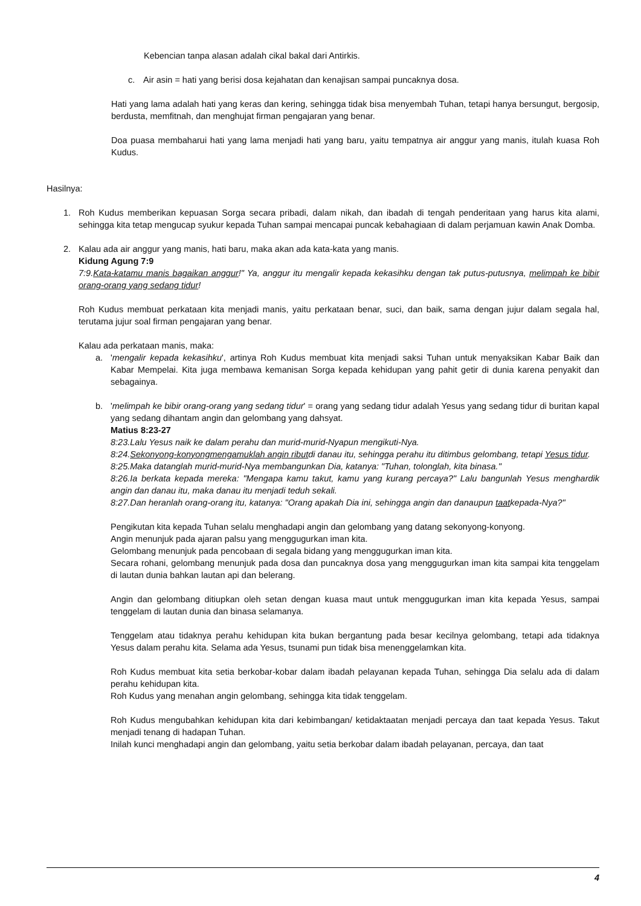Kebencian tanpa alasan adalah cikal bakal dari Antirkis.
c. Air asin = hati yang berisi dosa kejahatan dan kenajisan sampai puncaknya dosa.
Hati yang lama adalah hati yang keras dan kering, sehingga tidak bisa menyembah Tuhan, tetapi hanya bersungut, bergosip, berdusta, memfitnah, dan menghujat firman pengajaran yang benar.
Doa puasa membaharui hati yang lama menjadi hati yang baru, yaitu tempatnya air anggur yang manis, itulah kuasa Roh Kudus.
Hasilnya:
1. Roh Kudus memberikan kepuasan Sorga secara pribadi, dalam nikah, dan ibadah di tengah penderitaan yang harus kita alami, sehingga kita tetap mengucap syukur kepada Tuhan sampai mencapai puncak kebahagiaan di dalam perjamuan kawin Anak Domba.
2. Kalau ada air anggur yang manis, hati baru, maka akan ada kata-kata yang manis.
Kidung Agung 7:9
7:9.Kata-katamu manis bagaikan anggur!" Ya, anggur itu mengalir kepada kekasihku dengan tak putus-putusnya, melimpah ke bibir orang-orang yang sedang tidur!
Roh Kudus membuat perkataan kita menjadi manis, yaitu perkataan benar, suci, dan baik, sama dengan jujur dalam segala hal, terutama jujur soal firman pengajaran yang benar.
Kalau ada perkataan manis, maka:
a. 'mengalir kepada kekasihku', artinya Roh Kudus membuat kita menjadi saksi Tuhan untuk menyaksikan Kabar Baik dan Kabar Mempelai. Kita juga membawa kemanisan Sorga kepada kehidupan yang pahit getir di dunia karena penyakit dan sebagainya.
b. 'melimpah ke bibir orang-orang yang sedang tidur' = orang yang sedang tidur adalah Yesus yang sedang tidur di buritan kapal yang sedang dihantam angin dan gelombang yang dahsyat.
Matius 8:23-27
8:23.Lalu Yesus naik ke dalam perahu dan murid-murid-Nyapun mengikuti-Nya.
8:24.Sekonyong-konyongmengamuklah angin ributdi danau itu, sehingga perahu itu ditimbus gelombang, tetapi Yesus tidur.
8:25.Maka datanglah murid-murid-Nya membangunkan Dia, katanya: "Tuhan, tolonglah, kita binasa."
8:26.Ia berkata kepada mereka: "Mengapa kamu takut, kamu yang kurang percaya?" Lalu bangunlah Yesus menghardik angin dan danau itu, maka danau itu menjadi teduh sekali.
8:27.Dan heranlah orang-orang itu, katanya: "Orang apakah Dia ini, sehingga angin dan danaupun taatkepada-Nya?"
Pengikutan kita kepada Tuhan selalu menghadapi angin dan gelombang yang datang sekonyong-konyong.
Angin menunjuk pada ajaran palsu yang menggugurkan iman kita.
Gelombang menunjuk pada pencobaan di segala bidang yang menggugurkan iman kita.
Secara rohani, gelombang menunjuk pada dosa dan puncaknya dosa yang menggugurkan iman kita sampai kita tenggelam di lautan dunia bahkan lautan api dan belerang.
Angin dan gelombang ditiupkan oleh setan dengan kuasa maut untuk menggugurkan iman kita kepada Yesus, sampai tenggelam di lautan dunia dan binasa selamanya.
Tenggelam atau tidaknya perahu kehidupan kita bukan bergantung pada besar kecilnya gelombang, tetapi ada tidaknya Yesus dalam perahu kita. Selama ada Yesus, tsunami pun tidak bisa menenggelamkan kita.
Roh Kudus membuat kita setia berkobar-kobar dalam ibadah pelayanan kepada Tuhan, sehingga Dia selalu ada di dalam perahu kehidupan kita.
Roh Kudus yang menahan angin gelombang, sehingga kita tidak tenggelam.
Roh Kudus mengubahkan kehidupan kita dari kebimbangan/ ketidaktaatan menjadi percaya dan taat kepada Yesus. Takut menjadi tenang di hadapan Tuhan.
Inilah kunci menghadapi angin dan gelombang, yaitu setia berkobar dalam ibadah pelayanan, percaya, dan taat
4